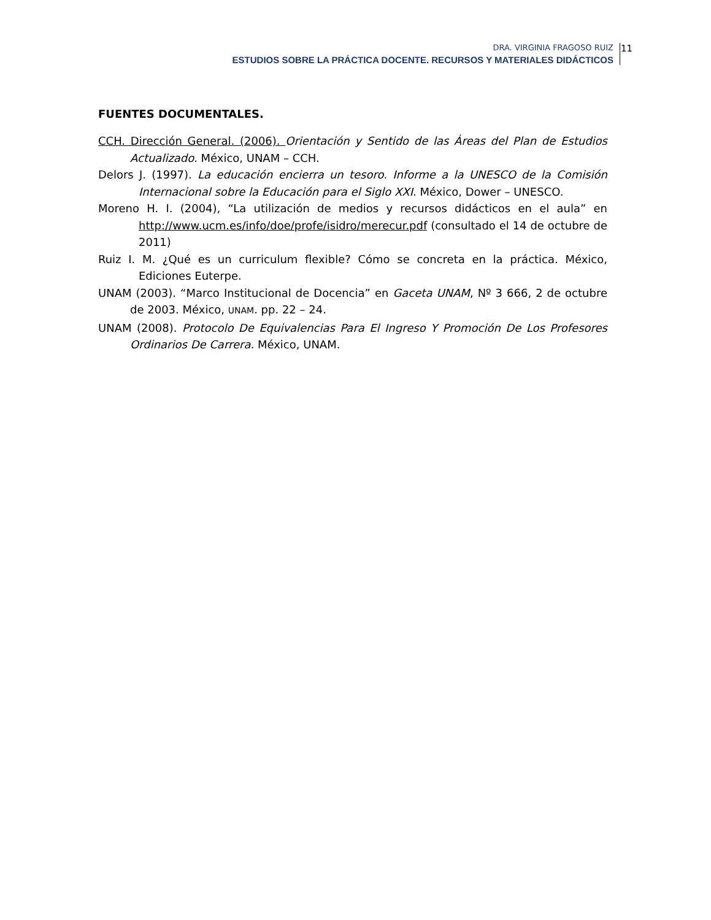DRA. VIRGINIA FRAGOSO RUIZ
ESTUDIOS SOBRE LA PRÁCTICA DOCENTE. RECURSOS Y MATERIALES DIDÁCTICOS
11
FUENTES DOCUMENTALES.
CCH. Dirección General. (2006). Orientación y Sentido de las Áreas del Plan de Estudios Actualizado. México, UNAM – CCH.
Delors J. (1997). La educación encierra un tesoro. Informe a la UNESCO de la Comisión Internacional sobre la Educación para el Siglo XXI. México, Dower – UNESCO.
Moreno H. I. (2004), “La utilización de medios y recursos didácticos en el aula” en http://www.ucm.es/info/doe/profe/isidro/merecur.pdf (consultado el 14 de octubre de 2011)
Ruiz I. M. ¿Qué es un curriculum flexible? Cómo se concreta en la práctica. México, Ediciones Euterpe.
UNAM (2003). “Marco Institucional de Docencia” en Gaceta UNAM, Nº 3 666, 2 de octubre de 2003. México, UNAM. pp. 22 – 24.
UNAM (2008). Protocolo De Equivalencias Para El Ingreso Y Promoción De Los Profesores Ordinarios De Carrera. México, UNAM.